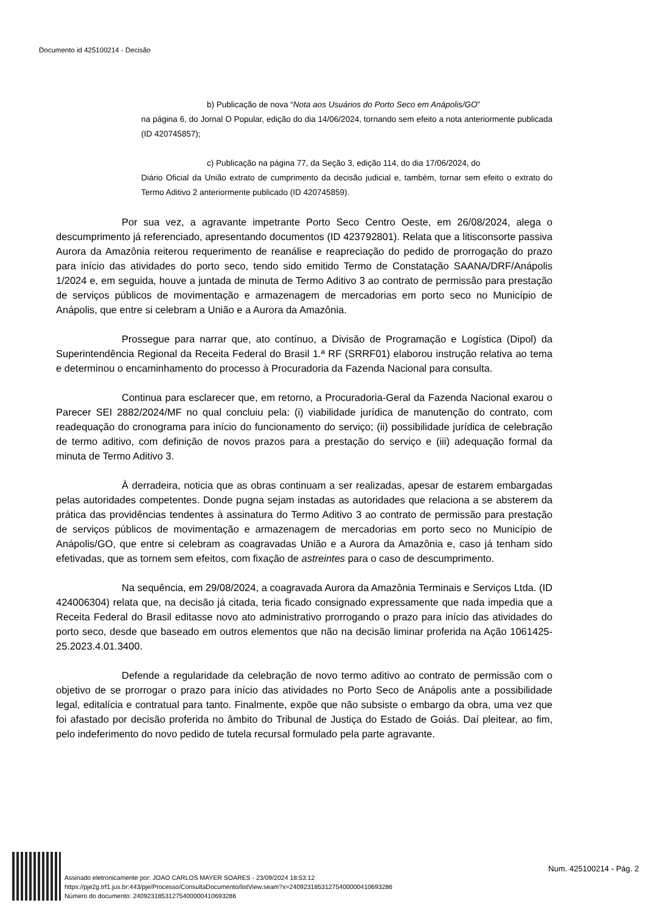Documento id 425100214 - Decisão
b) Publicação de nova “Nota aos Usuários do Porto Seco em Anápolis/GO”
na página 6, do Jornal O Popular, edição do dia 14/06/2024, tornando sem efeito a nota anteriormente publicada (ID 420745857);
c) Publicação na página 77, da Seção 3, edição 114, do dia 17/06/2024, do
Diário Oficial da União extrato de cumprimento da decisão judicial e, também, tornar sem efeito o extrato do Termo Aditivo 2 anteriormente publicado (ID 420745859).
Por sua vez, a agravante impetrante Porto Seco Centro Oeste, em 26/08/2024, alega o descumprimento já referenciado, apresentando documentos (ID 423792801). Relata que a litisconsorte passiva Aurora da Amazônia reiterou requerimento de reanálise e reapreciação do pedido de prorrogação do prazo para início das atividades do porto seco, tendo sido emitido Termo de Constatação SAANA/DRF/Anápolis 1/2024 e, em seguida, houve a juntada de minuta de Termo Aditivo 3 ao contrato de permissão para prestação de serviços públicos de movimentação e armazenagem de mercadorias em porto seco no Município de Anápolis, que entre si celebram a União e a Aurora da Amazônia.
Prossegue para narrar que, ato contínuo, a Divisão de Programação e Logística (Dipol) da Superintendência Regional da Receita Federal do Brasil 1.ª RF (SRRF01) elaborou instrução relativa ao tema e determinou o encaminhamento do processo à Procuradoria da Fazenda Nacional para consulta.
Continua para esclarecer que, em retorno, a Procuradoria-Geral da Fazenda Nacional exarou o Parecer SEI 2882/2024/MF no qual concluiu pela: (i) viabilidade jurídica de manutenção do contrato, com readequação do cronograma para início do funcionamento do serviço; (ii) possibilidade jurídica de celebração de termo aditivo, com definição de novos prazos para a prestação do serviço e (iii) adequação formal da minuta de Termo Aditivo 3.
À derradeira, noticia que as obras continuam a ser realizadas, apesar de estarem embargadas pelas autoridades competentes. Donde pugna sejam instadas as autoridades que relaciona a se absterem da prática das providências tendentes à assinatura do Termo Aditivo 3 ao contrato de permissão para prestação de serviços públicos de movimentação e armazenagem de mercadorias em porto seco no Município de Anápolis/GO, que entre si celebram as coagravadas União e a Aurora da Amazônia e, caso já tenham sido efetivadas, que as tornem sem efeitos, com fixação de astreintes para o caso de descumprimento.
Na sequência, em 29/08/2024, a coagravada Aurora da Amazônia Terminais e Serviços Ltda. (ID 424006304) relata que, na decisão já citada, teria ficado consignado expressamente que nada impedia que a Receita Federal do Brasil editasse novo ato administrativo prorrogando o prazo para início das atividades do porto seco, desde que baseado em outros elementos que não na decisão liminar proferida na Ação 1061425-25.2023.4.01.3400.
Defende a regularidade da celebração de novo termo aditivo ao contrato de permissão com o objetivo de se prorrogar o prazo para início das atividades no Porto Seco de Anápolis ante a possibilidade legal, editalícia e contratual para tanto. Finalmente, expõe que não subsiste o embargo da obra, uma vez que foi afastado por decisão proferida no âmbito do Tribunal de Justiça do Estado de Goiás. Daí pleitear, ao fim, pelo indeferimento do novo pedido de tutela recursal formulado pela parte agravante.
Assinado eletronicamente por: JOAO CARLOS MAYER SOARES - 23/09/2024 18:53:12
https://pje2g.trf1.jus.br:443/pje/Processo/ConsultaDocumento/listView.seam?x=24092318531275400000410693286
Número do documento: 24092318531275400000410693286
Num. 425100214 - Pág. 2